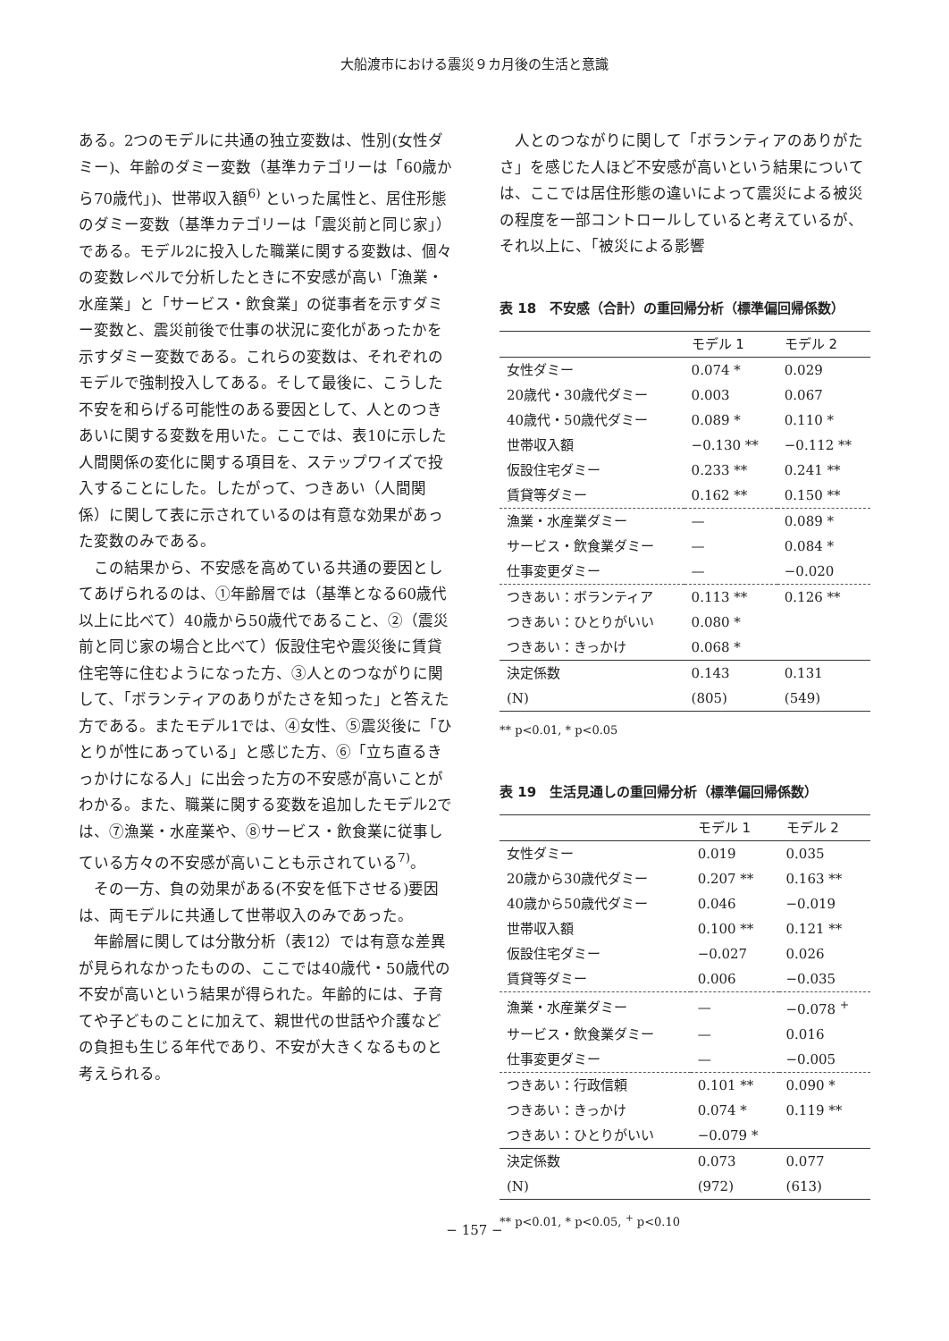大船渡市における震災９カ月後の生活と意識
ある。2つのモデルに共通の独立変数は、性別(女性ダミー)、年齢のダミー変数（基準カテゴリーは「60歳から70歳代」)、世帯収入額<sup>6)</sup> といった属性と、居住形態のダミー変数（基準カテゴリーは「震災前と同じ家」）である。モデル2に投入した職業に関する変数は、個々の変数レベルで分析したときに不安感が高い「漁業・水産業」と「サービス・飲食業」の従事者を示すダミー変数と、震災前後で仕事の状況に変化があったかを示すダミー変数である。これらの変数は、それぞれのモデルで強制投入してある。そして最後に、こうした不安を和らげる可能性のある要因として、人とのつきあいに関する変数を用いた。ここでは、表10に示した人間関係の変化に関する項目を、ステップワイズで投入することにした。したがって、つきあい（人間関係）に関して表に示されているのは有意な効果があった変数のみである。
この結果から、不安感を高めている共通の要因としてあげられるのは、①年齢層では（基準となる60歳代以上に比べて）40歳から50歳代であること、②（震災前と同じ家の場合と比べて）仮設住宅や震災後に賃貸住宅等に住むようになった方、③人とのつながりに関して、「ボランティアのありがたさを知った」と答えた方である。またモデル1では、④女性、⑤震災後に「ひとりが性にあっている」と感じた方、⑥「立ち直るきっかけになる人」に出会った方の不安感が高いことがわかる。また、職業に関する変数を追加したモデル2では、⑦漁業・水産業や、⑧サービス・飲食業に従事している方々の不安感が高いことも示されている<sup>7)</sup>。
その一方、負の効果がある(不安を低下させる)要因は、両モデルに共通して世帯収入のみであった。
年齢層に関しては分散分析（表12）では有意な差異が見られなかったものの、ここでは40歳代・50歳代の不安が高いという結果が得られた。年齢的には、子育てや子どものことに加えて、親世代の世話や介護などの負担も生じる年代であり、不安が大きくなるものと考えられる。
人とのつながりに関して「ボランティアのありがたさ」を感じた人ほど不安感が高いという結果については、ここでは居住形態の違いによって震災による被災の程度を一部コントロールしていると考えているが、それ以上に、「被災による影響
表 18　不安感（合計）の重回帰分析（標準偏回帰係数）
| | モデル 1 | モデル 2 |
| --- | --- | --- |
| 女性ダミー | 0.074 * | 0.029 |
| 20歳代・30歳代ダミー | 0.003 | 0.067 |
| 40歳代・50歳代ダミー | 0.089 * | 0.110 * |
| 世帯収入額 | −0.130 ** | −0.112 ** |
| 仮設住宅ダミー | 0.233 ** | 0.241 ** |
| 賃貸等ダミー | 0.162 ** | 0.150 ** |
| 漁業・水産業ダミー | — | 0.089 * |
| サービス・飲食業ダミー | — | 0.084 * |
| 仕事変更ダミー | — | −0.020 |
| つきあい：ボランティア | 0.113 ** | 0.126 ** |
| つきあい：ひとりがいい | 0.080 * | |
| つきあい：きっかけ | 0.068 * | |
| 決定係数 | 0.143 | 0.131 |
| (N) | (805) | (549) |
** p<0.01, * p<0.05
表 19　生活見通しの重回帰分析（標準偏回帰係数）
| | モデル 1 | モデル 2 |
| --- | --- | --- |
| 女性ダミー | 0.019 | 0.035 |
| 20歳から30歳代ダミー | 0.207 ** | 0.163 ** |
| 40歳から50歳代ダミー | 0.046 | −0.019 |
| 世帯収入額 | 0.100 ** | 0.121 ** |
| 仮設住宅ダミー | −0.027 | 0.026 |
| 賃貸等ダミー | 0.006 | −0.035 |
| 漁業・水産業ダミー | — | −0.078 <sup>+</sup> |
| サービス・飲食業ダミー | — | 0.016 |
| 仕事変更ダミー | — | −0.005 |
| つきあい：行政信頼 | 0.101 ** | 0.090 * |
| つきあい：きっかけ | 0.074 * | 0.119 ** |
| つきあい：ひとりがいい | −0.079 * | |
| 決定係数 | 0.073 | 0.077 |
| (N) | (972) | (613) |
** p<0.01, * p<0.05, <sup>+</sup> p<0.10
− 157 −